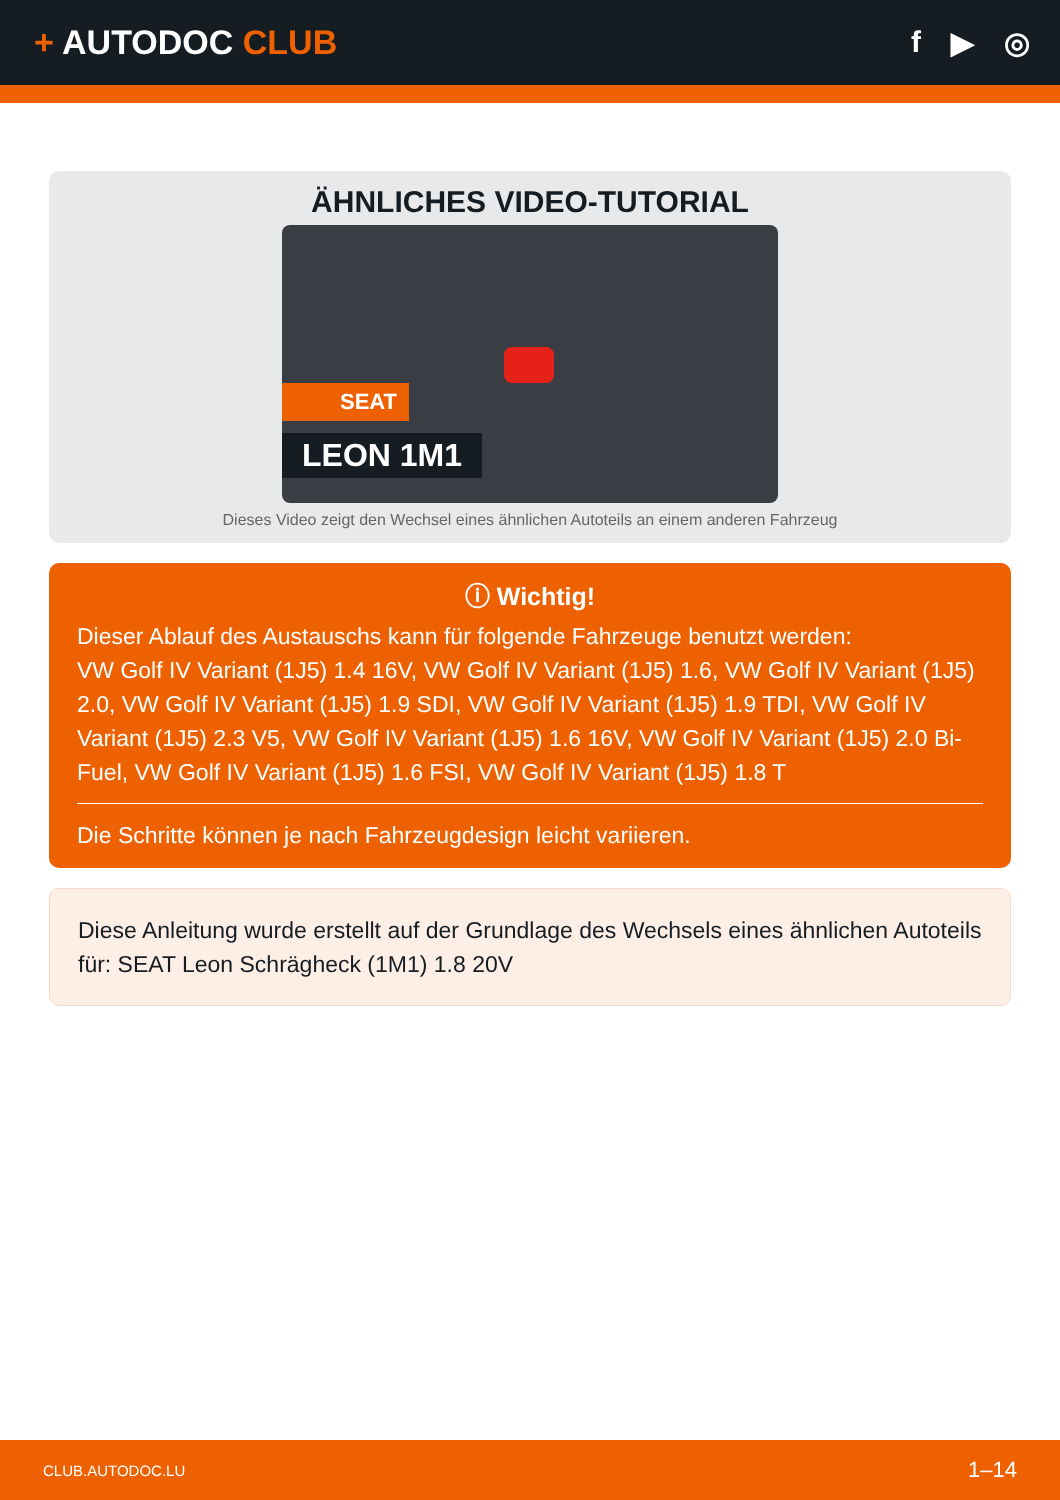+ AUTODOC CLUB f ▶ ◎
ÄHNLICHES VIDEO-TUTORIAL
SEAT
LEON 1M1
Dieses Video zeigt den Wechsel eines ähnlichen Autoteils an einem anderen Fahrzeug
ⓘ Wichtig!
Dieser Ablauf des Austauschs kann für folgende Fahrzeuge benutzt werden:
VW Golf IV Variant (1J5) 1.4 16V, VW Golf IV Variant (1J5) 1.6, VW Golf IV Variant (1J5) 2.0, VW Golf IV Variant (1J5) 1.9 SDI, VW Golf IV Variant (1J5) 1.9 TDI, VW Golf IV Variant (1J5) 2.3 V5, VW Golf IV Variant (1J5) 1.6 16V, VW Golf IV Variant (1J5) 2.0 Bi-Fuel, VW Golf IV Variant (1J5) 1.6 FSI, VW Golf IV Variant (1J5) 1.8 T
Die Schritte können je nach Fahrzeugdesign leicht variieren.
Diese Anleitung wurde erstellt auf der Grundlage des Wechsels eines ähnlichen Autoteils für: SEAT Leon Schrägheck (1M1) 1.8 20V
CLUB.AUTODOC.LU 1–14